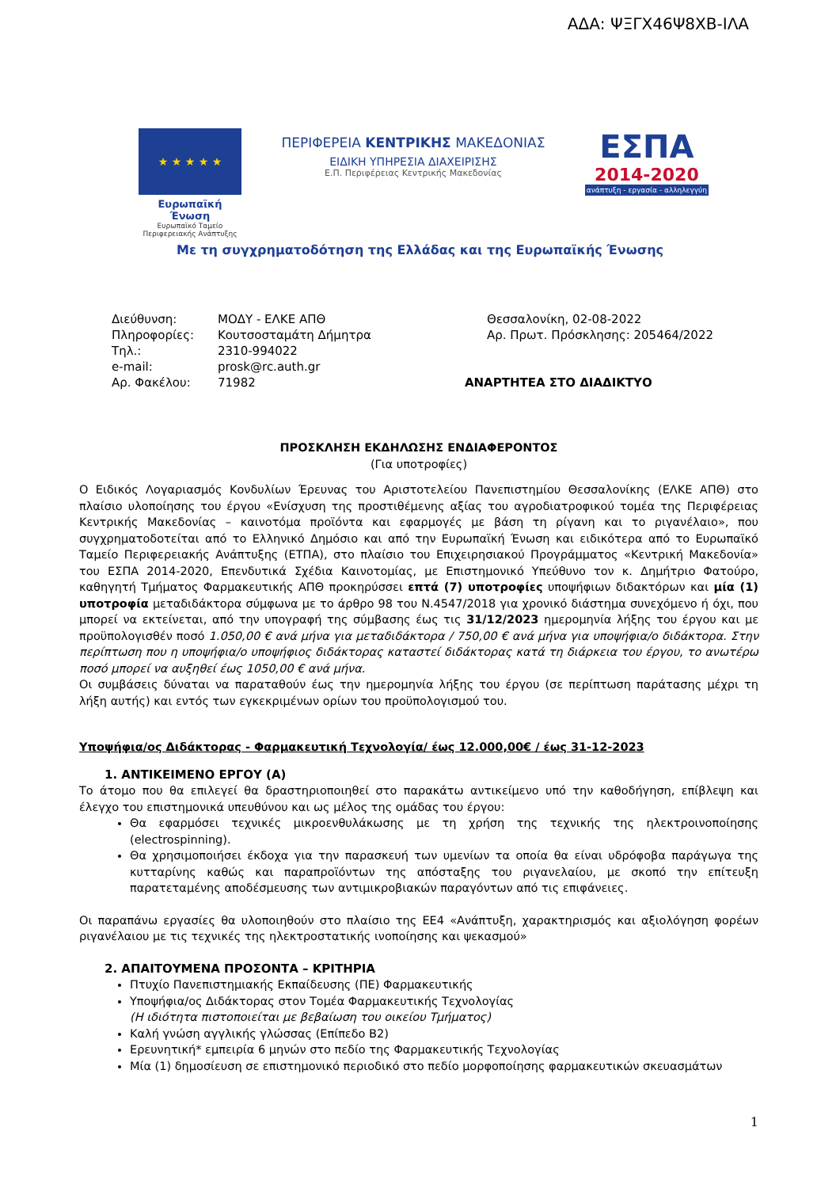ΑΔΑ: ΨΞΓΧ46Ψ8ΧΒ-ΙΛΑ
★ ★ ★ ★ ★
Ευρωπαϊκή Ένωση
Ευρωπαϊκό Ταμείο Περιφερειακής Ανάπτυξης
ΠΕΡΙΦΕΡΕΙΑ ΚΕΝΤΡΙΚΗΣ ΜΑΚΕΔΟΝΙΑΣ
ΕΙΔΙΚΗ ΥΠΗΡΕΣΙΑ ΔΙΑΧΕΙΡΙΣΗΣ
Ε.Π. Περιφέρειας Κεντρικής Μακεδονίας
ΕΣΠΑ
2014-2020
ανάπτυξη - εργασία - αλληλεγγύη
Με τη συγχρηματοδότηση της Ελλάδας και της Ευρωπαϊκής Ένωσης
| Διεύθυνση: | ΜΟΔΥ - ΕΛΚΕ ΑΠΘ |
| Πληροφορίες: | Κουτσοσταμάτη Δήμητρα |
| Τηλ.: | 2310-994022 |
| e-mail: | prosk@rc.auth.gr |
| Αρ. Φακέλου: | 71982 |
Θεσσαλονίκη, 02-08-2022
Αρ. Πρωτ. Πρόσκλησης: 205464/2022
ΑΝΑΡΤΗΤΕΑ ΣΤΟ ΔΙΑΔΙΚΤΥΟ
ΠΡΟΣΚΛΗΣΗ ΕΚΔΗΛΩΣΗΣ ΕΝΔΙΑΦΕΡΟΝΤΟΣ
(Για υποτροφίες)
Ο Ειδικός Λογαριασμός Κονδυλίων Έρευνας του Αριστοτελείου Πανεπιστημίου Θεσσαλονίκης (ΕΛΚΕ ΑΠΘ) στο πλαίσιο υλοποίησης του έργου «Ενίσχυση της προστιθέμενης αξίας του αγροδιατροφικού τομέα της Περιφέρειας Κεντρικής Μακεδονίας – καινοτόμα προϊόντα και εφαρμογές με βάση τη ρίγανη και το ριγανέλαιο», που συγχρηματοδοτείται από το Ελληνικό Δημόσιο και από την Ευρωπαϊκή Ένωση και ειδικότερα από το Ευρωπαϊκό Ταμείο Περιφερειακής Ανάπτυξης (ΕΤΠΑ), στο πλαίσιο του Επιχειρησιακού Προγράμματος «Κεντρική Μακεδονία» του ΕΣΠΑ 2014-2020, Επενδυτικά Σχέδια Καινοτομίας, με Επιστημονικό Υπεύθυνο τον κ. Δημήτριο Φατούρο, καθηγητή Τμήματος Φαρμακευτικής ΑΠΘ προκηρύσσει επτά (7) υποτροφίες υποψήφιων διδακτόρων και μία (1) υποτροφία μεταδιδάκτορα σύμφωνα με το άρθρο 98 του Ν.4547/2018 για χρονικό διάστημα συνεχόμενο ή όχι, που μπορεί να εκτείνεται, από την υπογραφή της σύμβασης έως τις 31/12/2023 ημερομηνία λήξης του έργου και με προϋπολογισθέν ποσό 1.050,00 € ανά μήνα για μεταδιδάκτορα / 750,00 € ανά μήνα για υποψήφια/ο διδάκτορα. Στην περίπτωση που η υποψήφια/ο υποψήφιος διδάκτορας καταστεί διδάκτορας κατά τη διάρκεια του έργου, το ανωτέρω ποσό μπορεί να αυξηθεί έως 1050,00 € ανά μήνα.
Οι συμβάσεις δύναται να παραταθούν έως την ημερομηνία λήξης του έργου (σε περίπτωση παράτασης μέχρι τη λήξη αυτής) και εντός των εγκεκριμένων ορίων του προϋπολογισμού του.
Υποψήφια/ος Διδάκτορας - Φαρμακευτική Τεχνολογία/ έως 12.000,00€ / έως 31-12-2023
1. ΑΝΤΙΚΕΙΜΕΝΟ ΕΡΓΟΥ (Α)
Το άτομο που θα επιλεγεί θα δραστηριοποιηθεί στο παρακάτω αντικείμενο υπό την καθοδήγηση, επίβλεψη και έλεγχο του επιστημονικά υπευθύνου και ως μέλος της ομάδας του έργου:
Θα εφαρμόσει τεχνικές μικροενθυλάκωσης με τη χρήση της τεχνικής της ηλεκτροινοποίησης (electrospinning).
Θα χρησιμοποιήσει έκδοχα για την παρασκευή των υμενίων τα οποία θα είναι υδρόφοβα παράγωγα της κυτταρίνης καθώς και παραπροϊόντων της απόσταξης του ριγανελαίου, με σκοπό την επίτευξη παρατεταμένης αποδέσμευσης των αντιμικροβιακών παραγόντων από τις επιφάνειες.
Οι παραπάνω εργασίες θα υλοποιηθούν στο πλαίσιο της ΕΕ4 «Ανάπτυξη, χαρακτηρισμός και αξιολόγηση φορέων ριγανέλαιου με τις τεχνικές της ηλεκτροστατικής ινοποίησης και ψεκασμού»
2. ΑΠΑΙΤΟΥΜΕΝΑ ΠΡΟΣΟΝΤΑ – ΚΡΙΤΗΡΙΑ
Πτυχίο Πανεπιστημιακής Εκπαίδευσης (ΠΕ) Φαρμακευτικής
Υποψήφια/ος Διδάκτορας στον Τομέα Φαρμακευτικής Τεχνολογίας
(Η ιδιότητα πιστοποιείται με βεβαίωση του οικείου Τμήματος)
Καλή γνώση αγγλικής γλώσσας (Επίπεδο Β2)
Ερευνητική* εμπειρία 6 μηνών στο πεδίο της Φαρμακευτικής Τεχνολογίας
Μία (1) δημοσίευση σε επιστημονικό περιοδικό στο πεδίο μορφοποίησης φαρμακευτικών σκευασμάτων
1